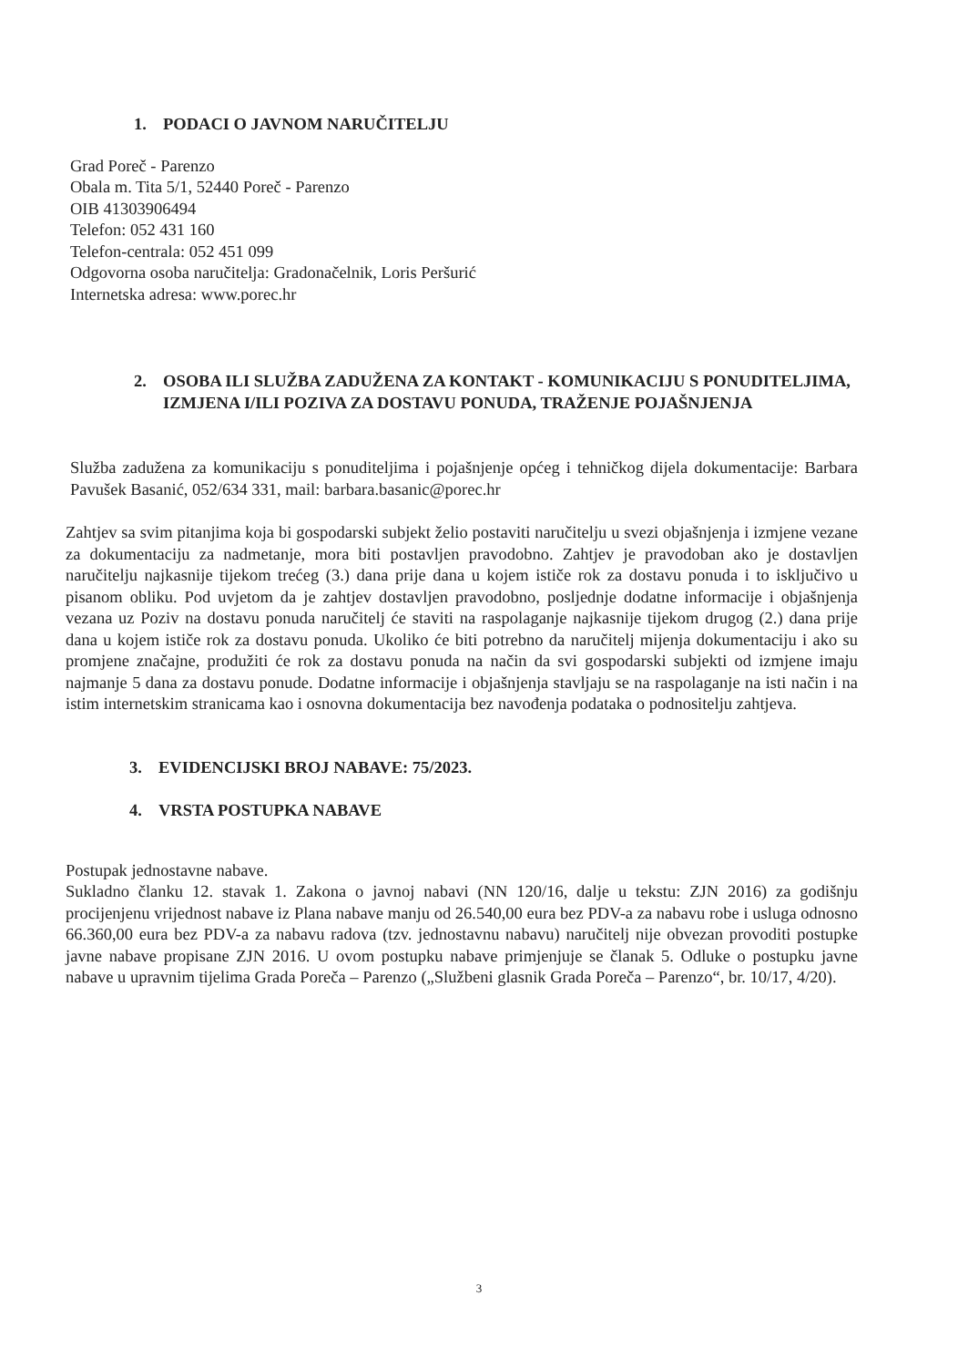1. PODACI O JAVNOM NARUČITELJU
Grad Poreč - Parenzo
Obala m. Tita 5/1, 52440 Poreč - Parenzo
OIB 41303906494
Telefon: 052 431 160
Telefon-centrala: 052 451 099
Odgovorna osoba naručitelja: Gradonačelnik, Loris Peršurić
Internetska adresa: www.porec.hr
2. OSOBA ILI SLUŽBA ZADUŽENA ZA KONTAKT - KOMUNIKACIJU S PONUDITELJIMA, IZMJENA I/ILI POZIVA ZA DOSTAVU PONUDA, TRAŽENJE POJAŠNJENJA
Služba zadužena za komunikaciju s ponuditeljima i pojašnjenje općeg i tehničkog dijela dokumentacije: Barbara Pavušek Basanić, 052/634 331, mail: barbara.basanic@porec.hr
Zahtjev sa svim pitanjima koja bi gospodarski subjekt želio postaviti naručitelju u svezi objašnjenja i izmjene vezane za dokumentaciju za nadmetanje, mora biti postavljen pravodobno. Zahtjev je pravodoban ako je dostavljen naručitelju najkasnije tijekom trećeg (3.) dana prije dana u kojem ističe rok za dostavu ponuda i to isključivo u pisanom obliku. Pod uvjetom da je zahtjev dostavljen pravodobno, posljednje dodatne informacije i objašnjenja vezana uz Poziv na dostavu ponuda naručitelj će staviti na raspolaganje najkasnije tijekom drugog (2.) dana prije dana u kojem ističe rok za dostavu ponuda. Ukoliko će biti potrebno da naručitelj mijenja dokumentaciju i ako su promjene značajne, produžiti će rok za dostavu ponuda na način da svi gospodarski subjekti od izmjene imaju najmanje 5 dana za dostavu ponude. Dodatne informacije i objašnjenja stavljaju se na raspolaganje na isti način i na istim internetskim stranicama kao i osnovna dokumentacija bez navođenja podataka o podnositelju zahtjeva.
3. EVIDENCIJSKI BROJ NABAVE: 75/2023.
4. VRSTA POSTUPKA NABAVE
Postupak jednostavne nabave.
Sukladno članku 12. stavak 1. Zakona o javnoj nabavi (NN 120/16, dalje u tekstu: ZJN 2016) za godišnju procijenjenu vrijednost nabave iz Plana nabave manju od 26.540,00 eura bez PDV-a za nabavu robe i usluga odnosno 66.360,00 eura bez PDV-a za nabavu radova (tzv. jednostavnu nabavu) naručitelj nije obvezan provoditi postupke javne nabave propisane ZJN 2016. U ovom postupku nabave primjenjuje se članak 5. Odluke o postupku javne nabave u upravnim tijelima Grada Poreča – Parenzo („Službeni glasnik Grada Poreča – Parenzo“, br. 10/17, 4/20).
3